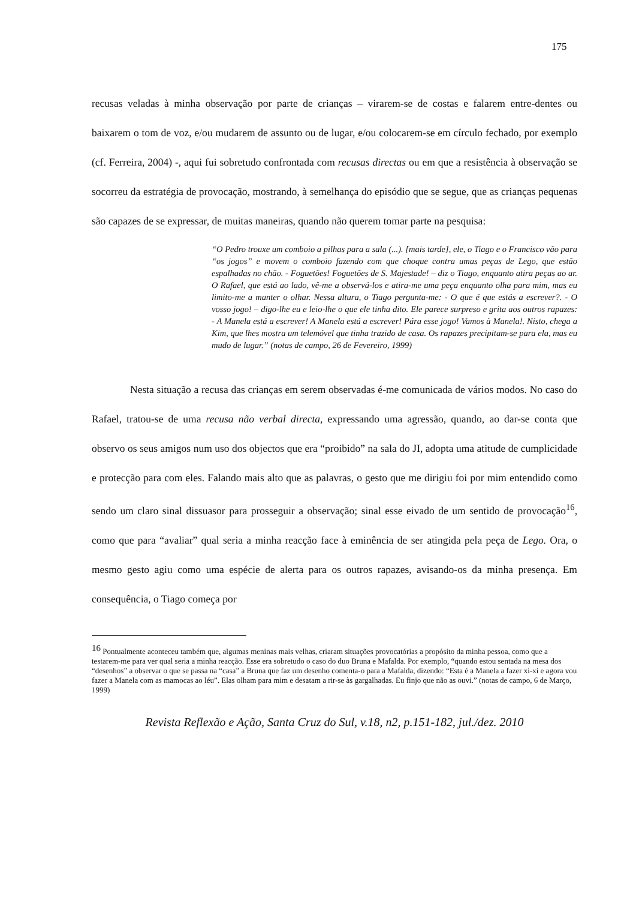175
recusas veladas à minha observação por parte de crianças – virarem-se de costas e falarem entre-dentes ou baixarem o tom de voz, e/ou mudarem de assunto ou de lugar, e/ou colocarem-se em círculo fechado, por exemplo (cf. Ferreira, 2004) -, aqui fui sobretudo confrontada com recusas directas ou em que a resistência à observação se socorreu da estratégia de provocação, mostrando, à semelhança do episódio que se segue, que as crianças pequenas são capazes de se expressar, de muitas maneiras, quando não querem tomar parte na pesquisa:
“O Pedro trouxe um comboio a pilhas para a sala (...). [mais tarde], ele, o Tiago e o Francisco vão para “os jogos” e movem o comboio fazendo com que choque contra umas peças de Lego, que estão espalhadas no chão. - Foguetões! Foguetões de S. Majestade! – diz o Tiago, enquanto atira peças ao ar. O Rafael, que está ao lado, vê-me a observá-los e atira-me uma peça enquanto olha para mim, mas eu limito-me a manter o olhar. Nessa altura, o Tiago pergunta-me: - O que é que estás a escrever?. - O vosso jogo! – digo-lhe eu e leio-lhe o que ele tinha dito. Ele parece surpreso e grita aos outros rapazes: - A Manela está a escrever! A Manela está a escrever! Pára esse jogo! Vamos à Manela!. Nisto, chega a Kim, que lhes mostra um telemóvel que tinha trazido de casa. Os rapazes precipitam-se para ela, mas eu mudo de lugar.” (notas de campo, 26 de Fevereiro, 1999)
Nesta situação a recusa das crianças em serem observadas é-me comunicada de vários modos. No caso do Rafael, tratou-se de uma recusa não verbal directa, expressando uma agressão, quando, ao dar-se conta que observo os seus amigos num uso dos objectos que era “proibido” na sala do JI, adopta uma atitude de cumplicidade e protecção para com eles. Falando mais alto que as palavras, o gesto que me dirigiu foi por mim entendido como sendo um claro sinal dissuasor para prosseguir a observação; sinal esse eivado de um sentido de provocação<sup>16</sup>, como que para “avaliar” qual seria a minha reacção face à eminência de ser atingida pela peça de Lego. Ora, o mesmo gesto agiu como uma espécie de alerta para os outros rapazes, avisando-os da minha presença. Em consequência, o Tiago começa por
<sup>16</sup> Pontualmente aconteceu também que, algumas meninas mais velhas, criaram situações provocatórias a propósito da minha pessoa, como que a testarem-me para ver qual seria a minha reacção. Esse era sobretudo o caso do duo Bruna e Mafalda. Por exemplo, “quando estou sentada na mesa dos “desenhos” a observar o que se passa na “casa” a Bruna que faz um desenho comenta-o para a Mafalda, dizendo: “Esta é a Manela a fazer xi-xi e agora vou fazer a Manela com as mamocas ao léu”. Elas olham para mim e desatam a rir-se às gargalhadas. Eu finjo que não as ouvi.” (notas de campo, 6 de Março, 1999)
Revista Reflexão e Ação, Santa Cruz do Sul, v.18, n2, p.151-182, jul./dez. 2010